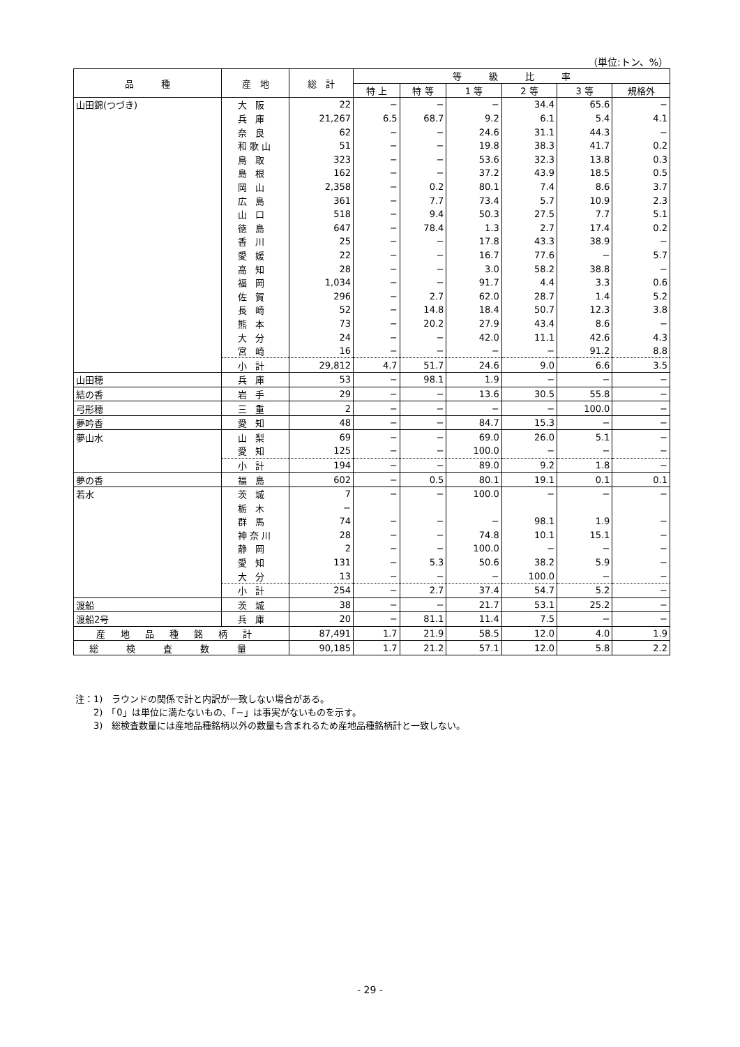（単位:トン、%）
| 品 種 | 産 地 | 総 計 | 等 級 比 率 | | | | | |
| --- | --- | --- | --- | --- | --- | --- | --- | --- |
| | | | 特 上 | 特 等 | 1 等 | 2 等 | 3 等 | 規格外 |
| 山田錦(つづき) | 大阪 | 22 | − | − | − | 34.4 | 65.6 | − |
| | 兵庫 | 21,267 | 6.5 | 68.7 | 9.2 | 6.1 | 5.4 | 4.1 |
| | 奈良 | 62 | − | − | 24.6 | 31.1 | 44.3 | − |
| | 和歌山 | 51 | − | − | 19.8 | 38.3 | 41.7 | 0.2 |
| | 鳥取 | 323 | − | − | 53.6 | 32.3 | 13.8 | 0.3 |
| | 島根 | 162 | − | − | 37.2 | 43.9 | 18.5 | 0.5 |
| | 岡山 | 2,358 | − | 0.2 | 80.1 | 7.4 | 8.6 | 3.7 |
| | 広島 | 361 | − | 7.7 | 73.4 | 5.7 | 10.9 | 2.3 |
| | 山口 | 518 | − | 9.4 | 50.3 | 27.5 | 7.7 | 5.1 |
| | 徳島 | 647 | − | 78.4 | 1.3 | 2.7 | 17.4 | 0.2 |
| | 香川 | 25 | − | − | 17.8 | 43.3 | 38.9 | − |
| | 愛媛 | 22 | − | − | 16.7 | 77.6 | − | 5.7 |
| | 高知 | 28 | − | − | 3.0 | 58.2 | 38.8 | − |
| | 福岡 | 1,034 | − | − | 91.7 | 4.4 | 3.3 | 0.6 |
| | 佐賀 | 296 | − | 2.7 | 62.0 | 28.7 | 1.4 | 5.2 |
| | 長崎 | 52 | − | 14.8 | 18.4 | 50.7 | 12.3 | 3.8 |
| | 熊本 | 73 | − | 20.2 | 27.9 | 43.4 | 8.6 | − |
| | 大分 | 24 | − | − | 42.0 | 11.1 | 42.6 | 4.3 |
| | 宮崎 | 16 | − | − | − | − | 91.2 | 8.8 |
| | 小計 | 29,812 | 4.7 | 51.7 | 24.6 | 9.0 | 6.6 | 3.5 |
| 山田穂 | 兵庫 | 53 | − | 98.1 | 1.9 | − | − | − |
| 結の香 | 岩手 | 29 | − | − | 13.6 | 30.5 | 55.8 | − |
| 弓形穂 | 三重 | 2 | − | − | − | − | 100.0 | − |
| 夢吟香 | 愛知 | 48 | − | − | 84.7 | 15.3 | − | − |
| 夢山水 | 山梨 | 69 | − | − | 69.0 | 26.0 | 5.1 | − |
| | 愛知 | 125 | − | − | 100.0 | − | − | − |
| | 小計 | 194 | − | − | 89.0 | 9.2 | 1.8 | − |
| 夢の香 | 福島 | 602 | − | 0.5 | 80.1 | 19.1 | 0.1 | 0.1 |
| 若水 | 茨城 | 7 | − | − | 100.0 | − | − | − |
| | 栃木 | − | | | | | | |
| | 群馬 | 74 | − | − | − | 98.1 | 1.9 | − |
| | 神奈川 | 28 | − | − | 74.8 | 10.1 | 15.1 | − |
| | 静岡 | 2 | − | − | 100.0 | − | − | − |
| | 愛知 | 131 | − | 5.3 | 50.6 | 38.2 | 5.9 | − |
| | 大分 | 13 | − | − | − | 100.0 | − | − |
| | 小計 | 254 | − | 2.7 | 37.4 | 54.7 | 5.2 | − |
| 渡船 | 茨城 | 38 | − | − | 21.7 | 53.1 | 25.2 | − |
| 渡船2号 | 兵庫 | 20 | − | 81.1 | 11.4 | 7.5 | − | − |
| 産地品種銘柄計 | | 87,491 | 1.7 | 21.9 | 58.5 | 12.0 | 4.0 | 1.9 |
| 総検査数量 | | 90,185 | 1.7 | 21.2 | 57.1 | 12.0 | 5.8 | 2.2 |
注：1)　ラウンドの関係で計と内訳が一致しない場合がある。
　　2)　「0」は単位に満たないもの、「−」は事実がないものを示す。
　　3)　総検査数量には産地品種銘柄以外の数量も含まれるため産地品種銘柄計と一致しない。
- 29 -